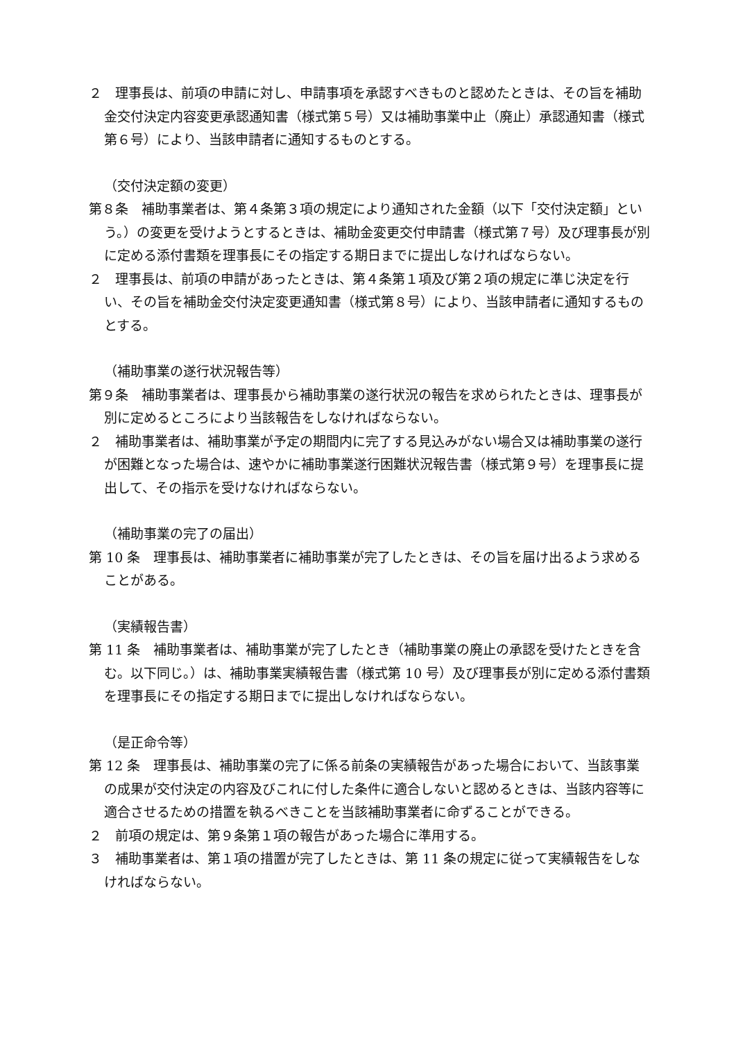２　理事長は、前項の申請に対し、申請事項を承認すべきものと認めたときは、その旨を補助金交付決定内容変更承認通知書（様式第５号）又は補助事業中止（廃止）承認通知書（様式第６号）により、当該申請者に通知するものとする。
（交付決定額の変更）
第８条　補助事業者は、第４条第３項の規定により通知された金額（以下「交付決定額」という。）の変更を受けようとするときは、補助金変更交付申請書（様式第７号）及び理事長が別に定める添付書類を理事長にその指定する期日までに提出しなければならない。
２　理事長は、前項の申請があったときは、第４条第１項及び第２項の規定に準じ決定を行い、その旨を補助金交付決定変更通知書（様式第８号）により、当該申請者に通知するものとする。
（補助事業の遂行状況報告等）
第９条　補助事業者は、理事長から補助事業の遂行状況の報告を求められたときは、理事長が別に定めるところにより当該報告をしなければならない。
２　補助事業者は、補助事業が予定の期間内に完了する見込みがない場合又は補助事業の遂行が困難となった場合は、速やかに補助事業遂行困難状況報告書（様式第９号）を理事長に提出して、その指示を受けなければならない。
（補助事業の完了の届出）
第 10 条　理事長は、補助事業者に補助事業が完了したときは、その旨を届け出るよう求めることがある。
（実績報告書）
第 11 条　補助事業者は、補助事業が完了したとき（補助事業の廃止の承認を受けたときを含む。以下同じ。）は、補助事業実績報告書（様式第 10 号）及び理事長が別に定める添付書類を理事長にその指定する期日までに提出しなければならない。
（是正命令等）
第 12 条　理事長は、補助事業の完了に係る前条の実績報告があった場合において、当該事業の成果が交付決定の内容及びこれに付した条件に適合しないと認めるときは、当該内容等に適合させるための措置を執るべきことを当該補助事業者に命ずることができる。
２　前項の規定は、第９条第１項の報告があった場合に準用する。
３　補助事業者は、第１項の措置が完了したときは、第 11 条の規定に従って実績報告をしなければならない。